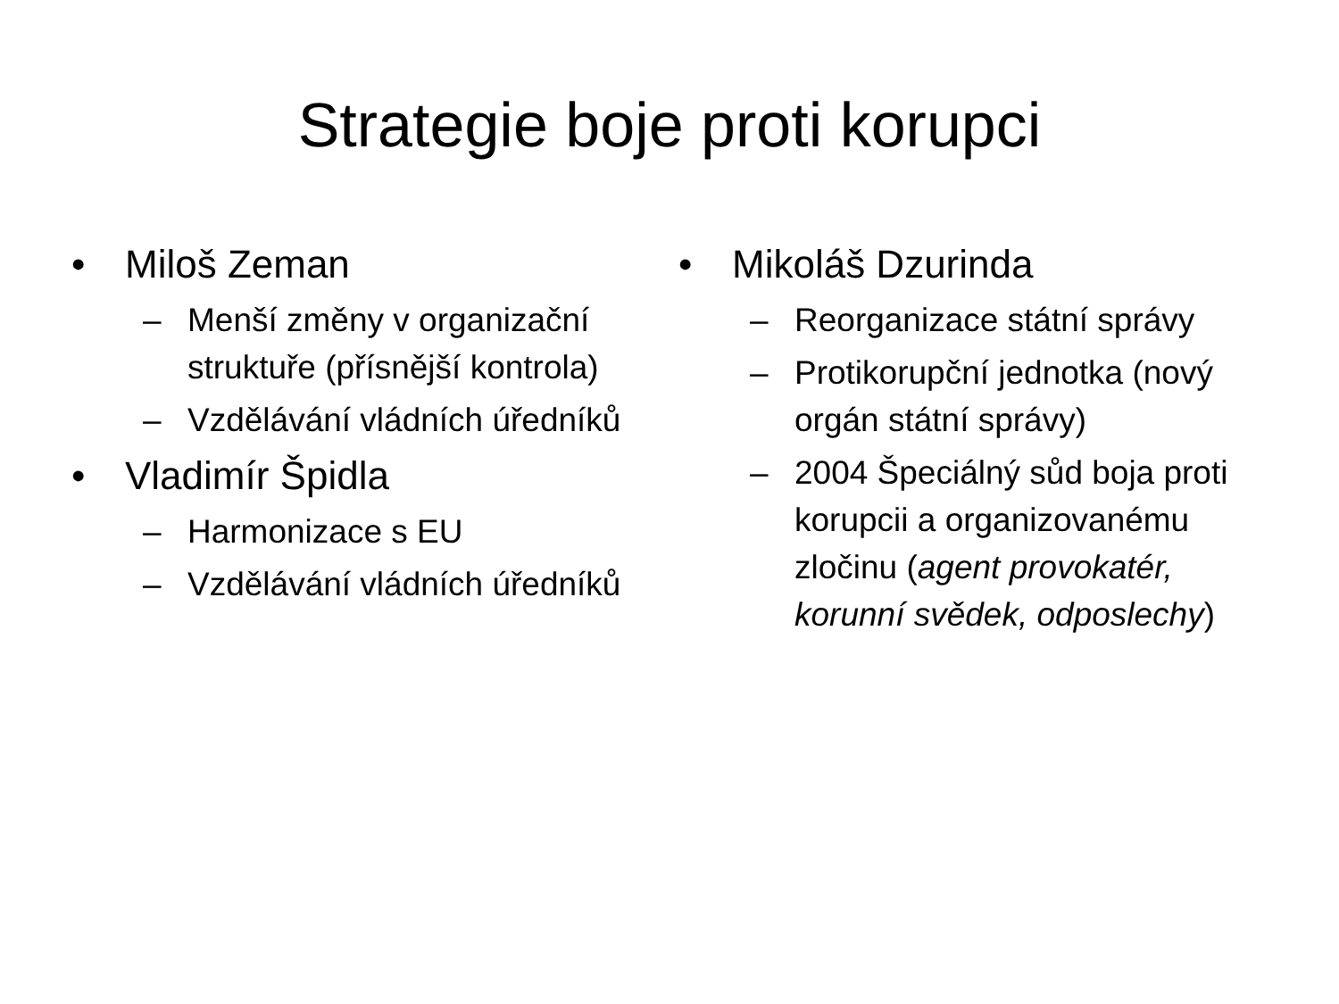Strategie boje proti korupci
• Miloš Zeman
– Menší změny v organizační struktuře (přísnější kontrola)
– Vzdělávání vládních úředníků
• Vladimír Špidla
– Harmonizace s EU
– Vzdělávání vládních úředníků
• Mikoláš Dzurinda
– Reorganizace státní správy
– Protikorupční jednotka (nový orgán státní správy)
– 2004 Špeciálný sůd boja proti korupcii a organizovanému zločinu (agent provokatér, korunní svědek, odposlechy)